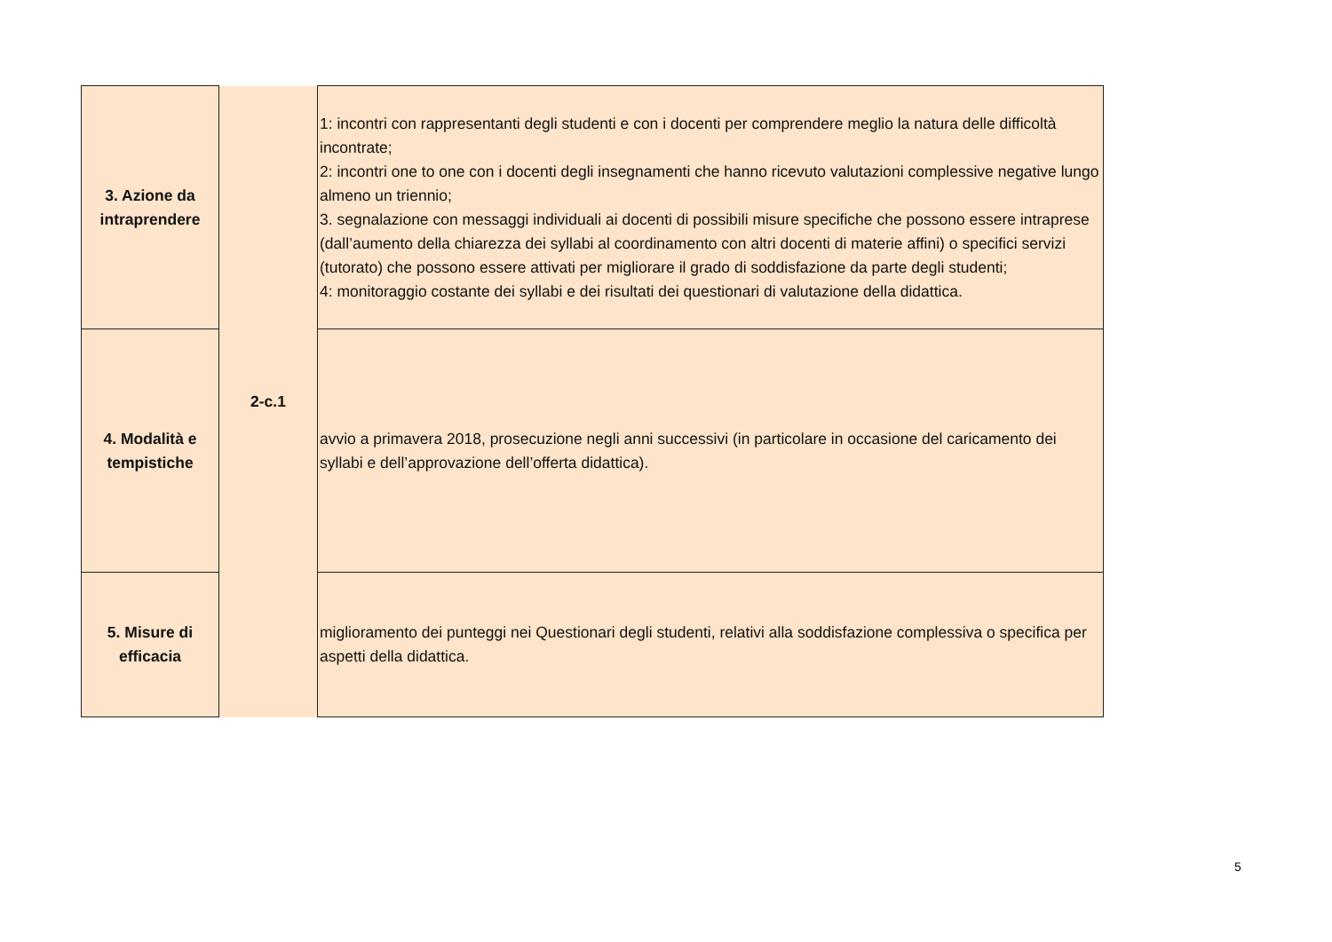| 3. Azione da intraprendere | 2-c.1 | 1: incontri con rappresentanti degli studenti e con i docenti per comprendere meglio la natura delle difficoltà incontrate; 2: incontri one to one con i docenti degli insegnamenti che hanno ricevuto valutazioni complessive negative lungo almeno un triennio; 3. segnalazione con messaggi individuali ai docenti di possibili misure specifiche che possono essere intraprese (dall’aumento della chiarezza dei syllabi al coordinamento con altri docenti di materie affini) o specifici servizi (tutorato) che possono essere attivati per migliorare il grado di soddisfazione da parte degli studenti; 4: monitoraggio costante dei syllabi e dei risultati dei questionari di valutazione della didattica. |
| 4. Modalità e tempistiche | | avvio a primavera 2018, prosecuzione negli anni successivi (in particolare in occasione del caricamento dei syllabi e dell’approvazione dell’offerta didattica). |
| 5. Misure di efficacia | | miglioramento dei punteggi nei Questionari degli studenti, relativi alla soddisfazione complessiva o specifica per aspetti della didattica. |
5